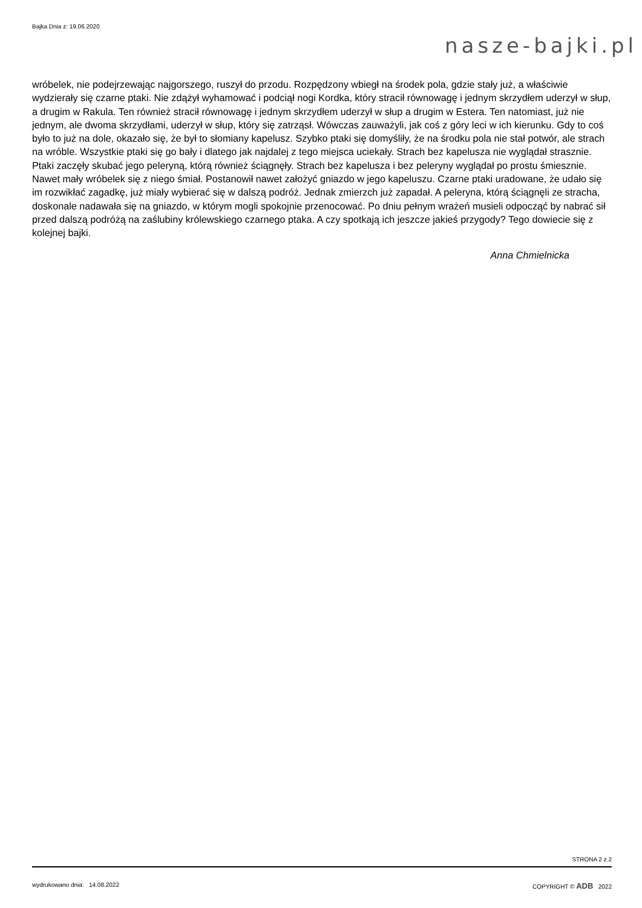Bajka Dnia z: 19.06.2020
nasze-bajki.pl
wróbelek, nie podejrzewając najgorszego, ruszył do przodu. Rozpędzony wbiegł na środek pola, gdzie stały już, a właściwie wydzierały się czarne ptaki. Nie zdążył wyhamować i podciął nogi Kordka, który stracił równowagę i jednym skrzydłem uderzył w słup, a drugim w Rakula. Ten również stracił równowagę i jednym skrzydłem uderzył w słup a drugim w Estera. Ten natomiast, już nie jednym, ale dwoma skrzydłami, uderzył w słup, który się zatrząsł. Wówczas zauważyli, jak coś z góry leci w ich kierunku. Gdy to coś było to już na dole, okazało się, że był to słomiany kapelusz. Szybko ptaki się domyśliły, że na środku pola nie stał potwór, ale strach na wróble. Wszystkie ptaki się go bały i dlatego jak najdalej z tego miejsca uciekały. Strach bez kapelusza nie wyglądał strasznie. Ptaki zaczęły skubać jego peleryną, którą również ściągnęły. Strach bez kapelusza i bez peleryny wyglądał po prostu śmiesznie. Nawet mały wróbelek się z niego śmiał. Postanowił nawet założyć gniazdo w jego kapeluszu. Czarne ptaki uradowane, że udało się im rozwikłać zagadkę, już miały wybierać się w dalszą podróż. Jednak zmierzch już zapadał. A peleryna, którą ściągnęli ze stracha, doskonale nadawała się na gniazdo, w którym mogli spokojnie przenocować. Po dniu pełnym wrażeń musieli odpocząć by nabrać sił przed dalszą podróżą na zaślubiny królewskiego czarnego ptaka. A czy spotkają ich jeszcze jakieś przygody? Tego dowiecie się z kolejnej bajki.
Anna Chmielnicka
STRONA 2 z 2
wydrukowano dnia: 14.08.2022 COPYRIGHT © ADB 2022